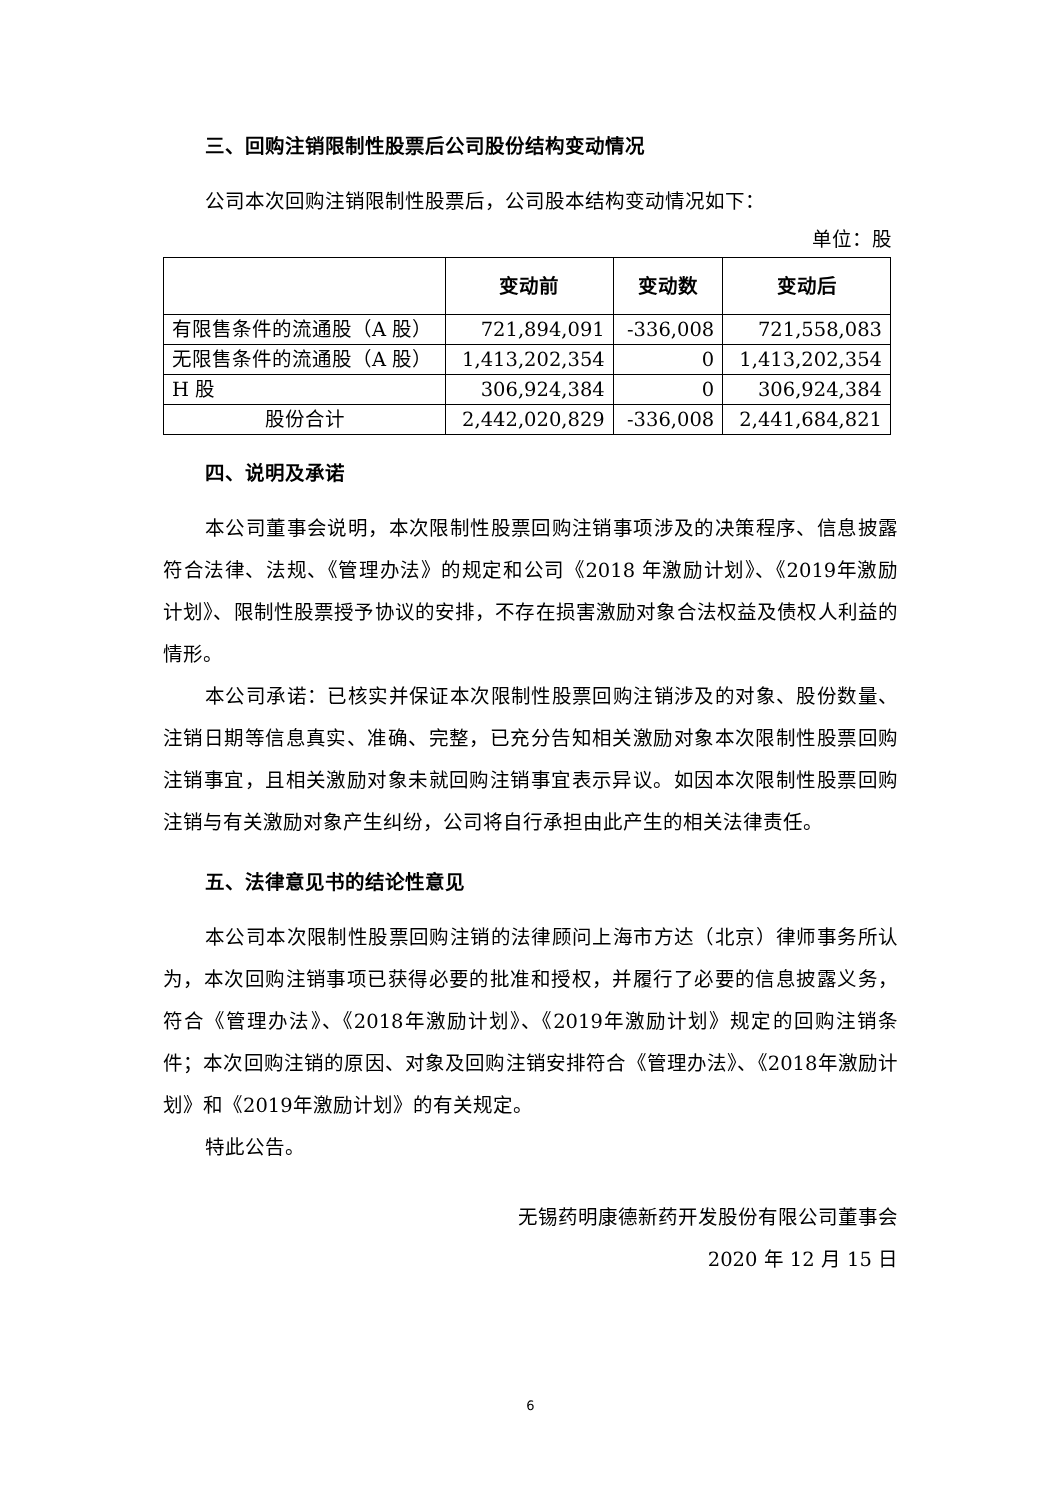三、回购注销限制性股票后公司股份结构变动情况
公司本次回购注销限制性股票后，公司股本结构变动情况如下：
单位：股
| | 变动前 | 变动数 | 变动后 |
| --- | --- | --- | --- |
| 有限售条件的流通股（A 股） | 721,894,091 | -336,008 | 721,558,083 |
| 无限售条件的流通股（A 股） | 1,413,202,354 | 0 | 1,413,202,354 |
| H 股 | 306,924,384 | 0 | 306,924,384 |
| 股份合计 | 2,442,020,829 | -336,008 | 2,441,684,821 |
四、说明及承诺
本公司董事会说明，本次限制性股票回购注销事项涉及的决策程序、信息披露符合法律、法规、《管理办法》的规定和公司《2018 年激励计划》、《2019年激励计划》、限制性股票授予协议的安排，不存在损害激励对象合法权益及债权人利益的情形。
本公司承诺：已核实并保证本次限制性股票回购注销涉及的对象、股份数量、注销日期等信息真实、准确、完整，已充分告知相关激励对象本次限制性股票回购注销事宜，且相关激励对象未就回购注销事宜表示异议。如因本次限制性股票回购注销与有关激励对象产生纠纷，公司将自行承担由此产生的相关法律责任。
五、法律意见书的结论性意见
本公司本次限制性股票回购注销的法律顾问上海市方达（北京）律师事务所认为，本次回购注销事项已获得必要的批准和授权，并履行了必要的信息披露义务，符合《管理办法》、《2018年激励计划》、《2019年激励计划》规定的回购注销条件；本次回购注销的原因、对象及回购注销安排符合《管理办法》、《2018年激励计划》和《2019年激励计划》的有关规定。
特此公告。
无锡药明康德新药开发股份有限公司董事会
2020 年 12 月 15 日
6